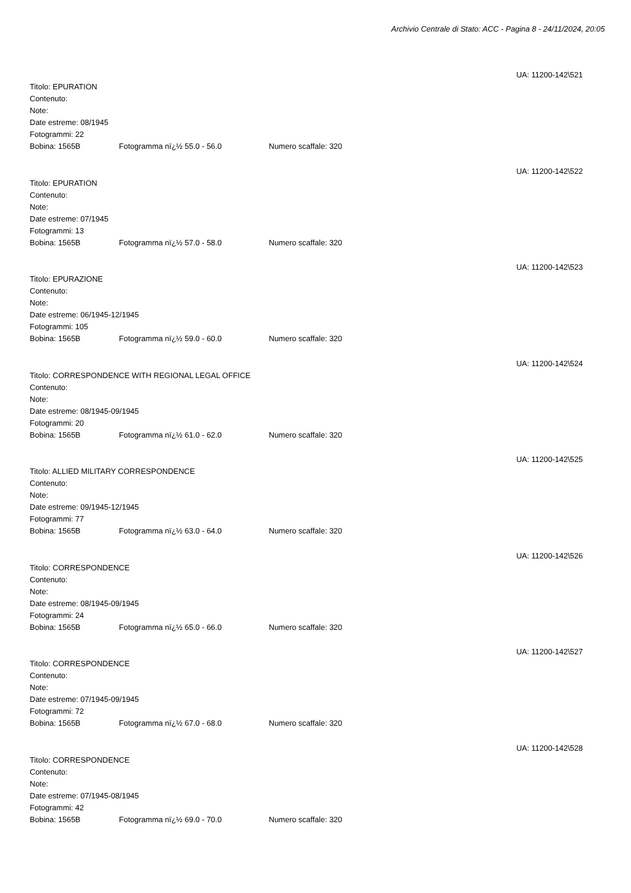Archivio Centrale di Stato: ACC - Pagina 8 - 24/11/2024, 20:05
UA: 11200-142\521
Titolo: EPURATION
Contenuto:
Note:
Date estreme: 08/1945
Fotogrammi: 22
Bobina: 1565B Fotogramma nï¿½ 55.0 - 56.0 Numero scaffale: 320
UA: 11200-142\522
Titolo: EPURATION
Contenuto:
Note:
Date estreme: 07/1945
Fotogrammi: 13
Bobina: 1565B Fotogramma nï¿½ 57.0 - 58.0 Numero scaffale: 320
UA: 11200-142\523
Titolo: EPURAZIONE
Contenuto:
Note:
Date estreme: 06/1945-12/1945
Fotogrammi: 105
Bobina: 1565B Fotogramma nï¿½ 59.0 - 60.0 Numero scaffale: 320
UA: 11200-142\524
Titolo: CORRESPONDENCE WITH REGIONAL LEGAL OFFICE
Contenuto:
Note:
Date estreme: 08/1945-09/1945
Fotogrammi: 20
Bobina: 1565B Fotogramma nï¿½ 61.0 - 62.0 Numero scaffale: 320
UA: 11200-142\525
Titolo: ALLIED MILITARY CORRESPONDENCE
Contenuto:
Note:
Date estreme: 09/1945-12/1945
Fotogrammi: 77
Bobina: 1565B Fotogramma nï¿½ 63.0 - 64.0 Numero scaffale: 320
UA: 11200-142\526
Titolo: CORRESPONDENCE
Contenuto:
Note:
Date estreme: 08/1945-09/1945
Fotogrammi: 24
Bobina: 1565B Fotogramma nï¿½ 65.0 - 66.0 Numero scaffale: 320
UA: 11200-142\527
Titolo: CORRESPONDENCE
Contenuto:
Note:
Date estreme: 07/1945-09/1945
Fotogrammi: 72
Bobina: 1565B Fotogramma nï¿½ 67.0 - 68.0 Numero scaffale: 320
UA: 11200-142\528
Titolo: CORRESPONDENCE
Contenuto:
Note:
Date estreme: 07/1945-08/1945
Fotogrammi: 42
Bobina: 1565B Fotogramma nï¿½ 69.0 - 70.0 Numero scaffale: 320